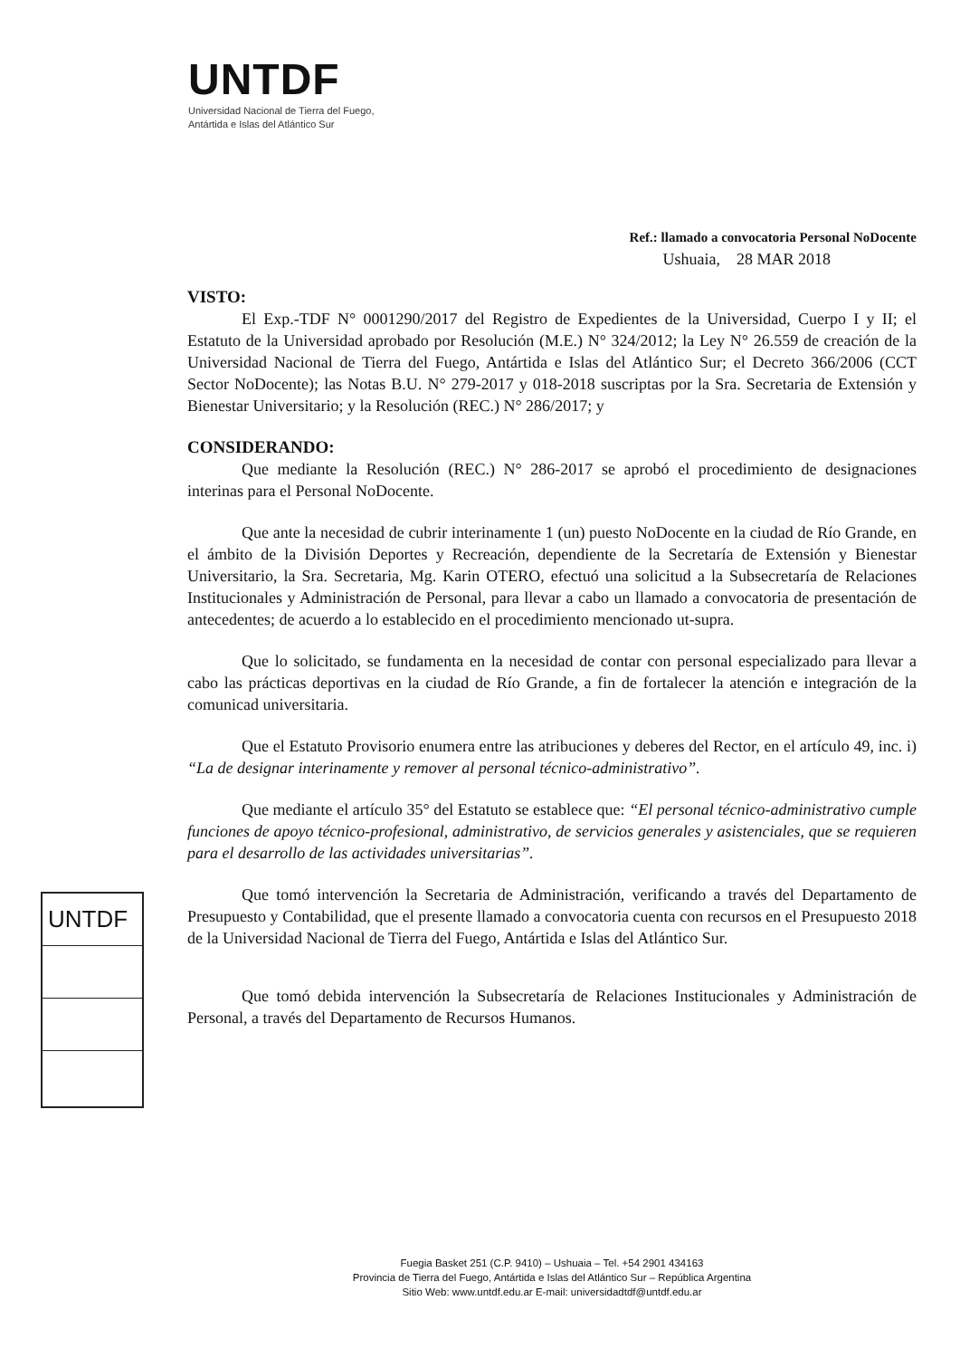UNTDF
Universidad Nacional de Tierra del Fuego,
Antártida e Islas del Atlántico Sur
Ref.: llamado a convocatoria Personal NoDocente
Ushuaia, 28 MAR 2018
VISTO:
El Exp.-TDF N° 0001290/2017 del Registro de Expedientes de la Universidad, Cuerpo I y II; el Estatuto de la Universidad aprobado por Resolución (M.E.) N° 324/2012; la Ley N° 26.559 de creación de la Universidad Nacional de Tierra del Fuego, Antártida e Islas del Atlántico Sur; el Decreto 366/2006 (CCT Sector NoDocente); las Notas B.U. N° 279-2017 y 018-2018 suscriptas por la Sra. Secretaria de Extensión y Bienestar Universitario; y la Resolución (REC.) N° 286/2017; y
CONSIDERANDO:
Que mediante la Resolución (REC.) N° 286-2017 se aprobó el procedimiento de designaciones interinas para el Personal NoDocente.
Que ante la necesidad de cubrir interinamente 1 (un) puesto NoDocente en la ciudad de Río Grande, en el ámbito de la División Deportes y Recreación, dependiente de la Secretaría de Extensión y Bienestar Universitario, la Sra. Secretaria, Mg. Karin OTERO, efectuó una solicitud a la Subsecretaría de Relaciones Institucionales y Administración de Personal, para llevar a cabo un llamado a convocatoria de presentación de antecedentes; de acuerdo a lo establecido en el procedimiento mencionado ut-supra.
Que lo solicitado, se fundamenta en la necesidad de contar con personal especializado para llevar a cabo las prácticas deportivas en la ciudad de Río Grande, a fin de fortalecer la atención e integración de la comunicad universitaria.
Que el Estatuto Provisorio enumera entre las atribuciones y deberes del Rector, en el artículo 49, inc. i) “La de designar interinamente y remover al personal técnico-administrativo”.
Que mediante el artículo 35° del Estatuto se establece que: “El personal técnico-administrativo cumple funciones de apoyo técnico-profesional, administrativo, de servicios generales y asistenciales, que se requieren para el desarrollo de las actividades universitarias”.
Que tomó intervención la Secretaria de Administración, verificando a través del Departamento de Presupuesto y Contabilidad, que el presente llamado a convocatoria cuenta con recursos en el Presupuesto 2018 de la Universidad Nacional de Tierra del Fuego, Antártida e Islas del Atlántico Sur.
Que tomó debida intervención la Subsecretaría de Relaciones Institucionales y Administración de Personal, a través del Departamento de Recursos Humanos.
UNTDF
Fuegia Basket 251 (C.P. 9410) – Ushuaia – Tel. +54 2901 434163
Provincia de Tierra del Fuego, Antártida e Islas del Atlántico Sur – República Argentina
Sitio Web: www.untdf.edu.ar E-mail: universidadtdf@untdf.edu.ar